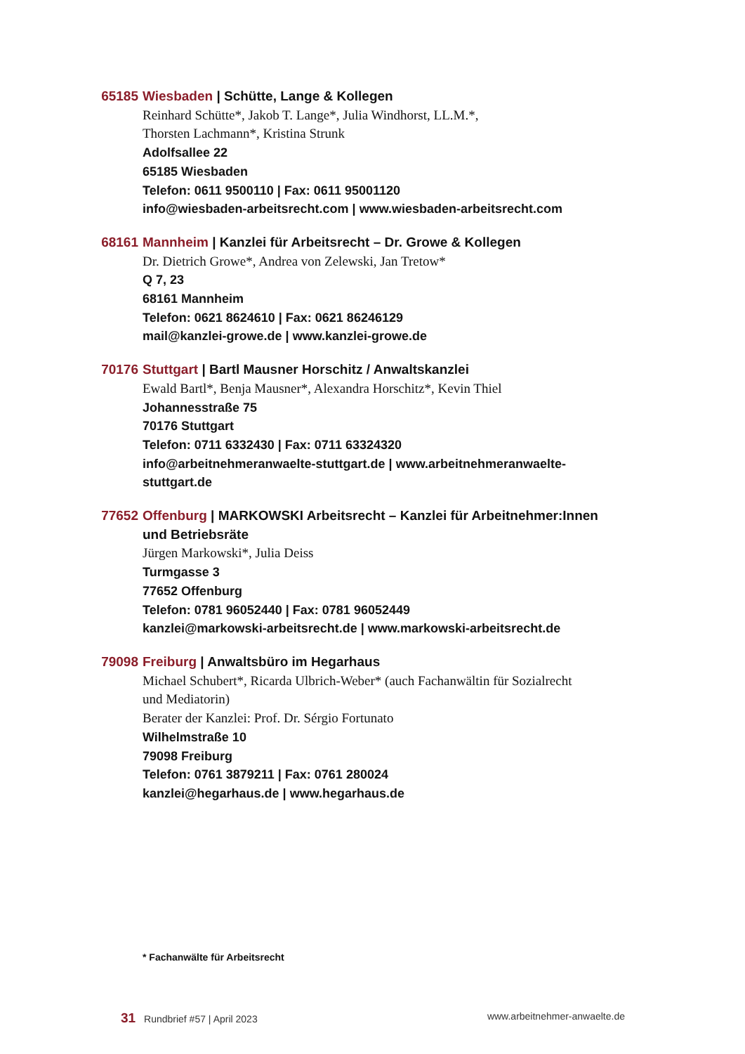65185 Wiesbaden | Schütte, Lange & Kollegen
Reinhard Schütte*, Jakob T. Lange*, Julia Windhorst, LL.M.*,
Thorsten Lachmann*, Kristina Strunk
Adolfsallee 22
65185 Wiesbaden
Telefon: 0611 9500110 | Fax: 0611 95001120
info@wiesbaden-arbeitsrecht.com | www.wiesbaden-arbeitsrecht.com
68161 Mannheim | Kanzlei für Arbeitsrecht – Dr. Growe & Kollegen
Dr. Dietrich Growe*, Andrea von Zelewski, Jan Tretow*
Q 7, 23
68161 Mannheim
Telefon: 0621 8624610 | Fax: 0621 86246129
mail@kanzlei-growe.de | www.kanzlei-growe.de
70176 Stuttgart | Bartl Mausner Horschitz / Anwaltskanzlei
Ewald Bartl*, Benja Mausner*, Alexandra Horschitz*, Kevin Thiel
Johannesstraße 75
70176 Stuttgart
Telefon: 0711 6332430 | Fax: 0711 63324320
info@arbeitnehmeranwaelte-stuttgart.de | www.arbeitnehmeranwaelte-stuttgart.de
77652 Offenburg | MARKOWSKI Arbeitsrecht – Kanzlei für Arbeitnehmer:Innen und Betriebsräte
Jürgen Markowski*, Julia Deiss
Turmgasse 3
77652 Offenburg
Telefon: 0781 96052440 | Fax: 0781 96052449
kanzlei@markowski-arbeitsrecht.de | www.markowski-arbeitsrecht.de
79098 Freiburg | Anwaltsbüro im Hegarhaus
Michael Schubert*, Ricarda Ulbrich-Weber* (auch Fachanwältin für Sozialrecht
und Mediatorin)
Berater der Kanzlei: Prof. Dr. Sérgio Fortunato
Wilhelmstraße 10
79098 Freiburg
Telefon: 0761 3879211 | Fax: 0761 280024
kanzlei@hegarhaus.de | www.hegarhaus.de
* Fachanwälte für Arbeitsrecht
31 Rundbrief #57 | April 2023 www.arbeitnehmer-anwaelte.de